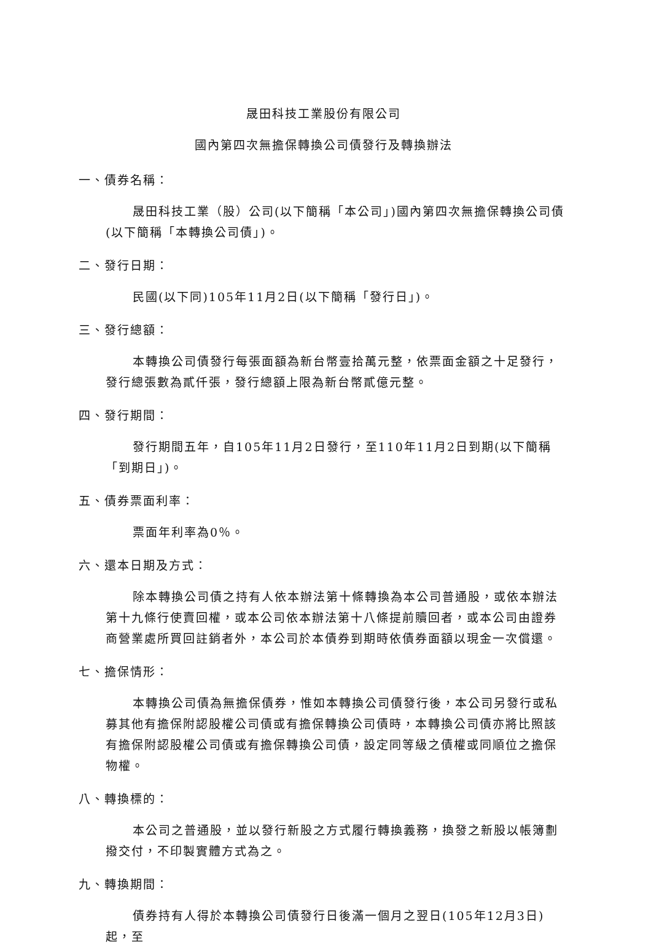晟田科技工業股份有限公司
國內第四次無擔保轉換公司債發行及轉換辦法
一、債券名稱：
晟田科技工業（股）公司(以下簡稱「本公司」)國內第四次無擔保轉換公司債(以下簡稱「本轉換公司債」)。
二、發行日期：
民國(以下同)105年11月2日(以下簡稱「發行日」)。
三、發行總額：
本轉換公司債發行每張面額為新台幣壹拾萬元整，依票面金額之十足發行，發行總張數為貳仟張，發行總額上限為新台幣貳億元整。
四、發行期間：
發行期間五年，自105年11月2日發行，至110年11月2日到期(以下簡稱「到期日」)。
五、債券票面利率：
票面年利率為0％。
六、還本日期及方式：
除本轉換公司債之持有人依本辦法第十條轉換為本公司普通股，或依本辦法第十九條行使賣回權，或本公司依本辦法第十八條提前贖回者，或本公司由證券商營業處所買回註銷者外，本公司於本債券到期時依債券面額以現金一次償還。
七、擔保情形：
本轉換公司債為無擔保債券，惟如本轉換公司債發行後，本公司另發行或私募其他有擔保附認股權公司債或有擔保轉換公司債時，本轉換公司債亦將比照該有擔保附認股權公司債或有擔保轉換公司債，設定同等級之債權或同順位之擔保物權。
八、轉換標的：
本公司之普通股，並以發行新股之方式履行轉換義務，換發之新股以帳簿劃撥交付，不印製實體方式為之。
九、轉換期間：
債券持有人得於本轉換公司債發行日後滿一個月之翌日(105年12月3日)起，至